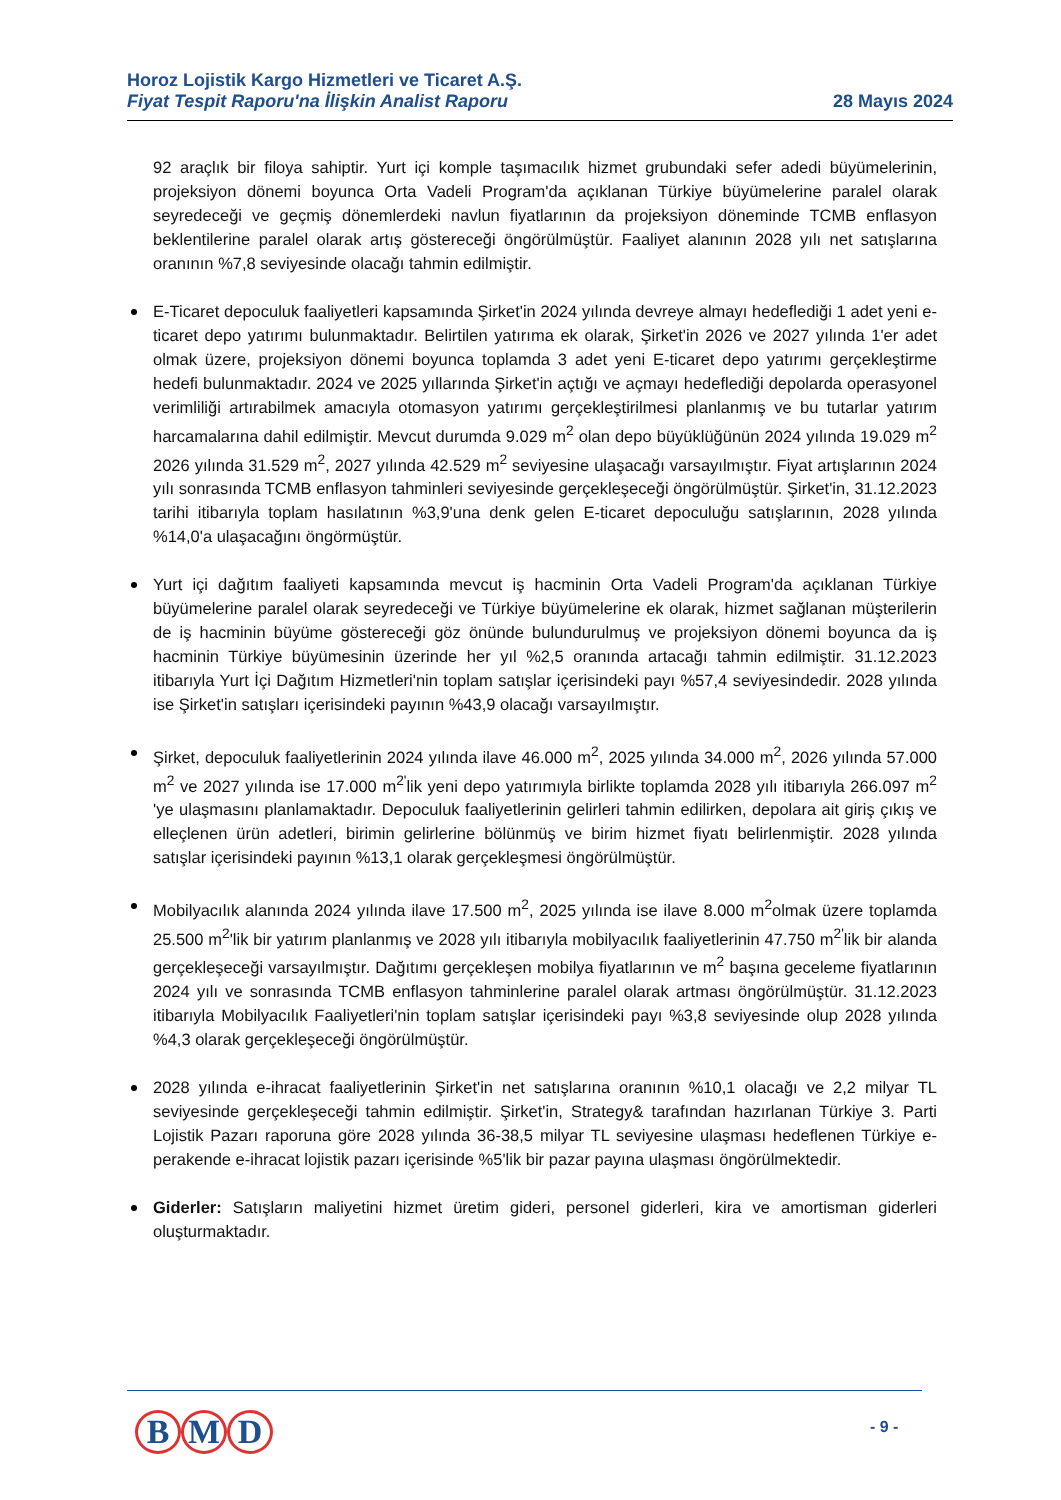Horoz Lojistik Kargo Hizmetleri ve Ticaret A.Ş.
Fiyat Tespit Raporu'na İlişkin Analist Raporu 28 Mayıs 2024
92 araçlık bir filoya sahiptir. Yurt içi komple taşımacılık hizmet grubundaki sefer adedi büyümelerinin, projeksiyon dönemi boyunca Orta Vadeli Program'da açıklanan Türkiye büyümelerine paralel olarak seyredeceği ve geçmiş dönemlerdeki navlun fiyatlarının da projeksiyon döneminde TCMB enflasyon beklentilerine paralel olarak artış göstereceği öngörülmüştür. Faaliyet alanının 2028 yılı net satışlarına oranının %7,8 seviyesinde olacağı tahmin edilmiştir.
E-Ticaret depoculuk faaliyetleri kapsamında Şirket'in 2024 yılında devreye almayı hedeflediği 1 adet yeni e-ticaret depo yatırımı bulunmaktadır. Belirtilen yatırıma ek olarak, Şirket'in 2026 ve 2027 yılında 1'er adet olmak üzere, projeksiyon dönemi boyunca toplamda 3 adet yeni E-ticaret depo yatırımı gerçekleştirme hedefi bulunmaktadır. 2024 ve 2025 yıllarında Şirket'in açtığı ve açmayı hedeflediği depolarda operasyonel verimliliği artırabilmek amacıyla otomasyon yatırımı gerçekleştirilmesi planlanmış ve bu tutarlar yatırım harcamalarına dahil edilmiştir. Mevcut durumda 9.029 m<sup>2</sup> olan depo büyüklüğünün 2024 yılında 19.029 m<sup>2</sup> 2026 yılında 31.529 m<sup>2</sup>, 2027 yılında 42.529 m<sup>2</sup> seviyesine ulaşacağı varsayılmıştır. Fiyat artışlarının 2024 yılı sonrasında TCMB enflasyon tahminleri seviyesinde gerçekleşeceği öngörülmüştür. Şirket'in, 31.12.2023 tarihi itibarıyla toplam hasılatının %3,9'una denk gelen E-ticaret depoculuğu satışlarının, 2028 yılında %14,0'a ulaşacağını öngörmüştür.
Yurt içi dağıtım faaliyeti kapsamında mevcut iş hacminin Orta Vadeli Program'da açıklanan Türkiye büyümelerine paralel olarak seyredeceği ve Türkiye büyümelerine ek olarak, hizmet sağlanan müşterilerin de iş hacminin büyüme göstereceği göz önünde bulundurulmuş ve projeksiyon dönemi boyunca da iş hacminin Türkiye büyümesinin üzerinde her yıl %2,5 oranında artacağı tahmin edilmiştir. 31.12.2023 itibarıyla Yurt İçi Dağıtım Hizmetleri'nin toplam satışlar içerisindeki payı %57,4 seviyesindedir. 2028 yılında ise Şirket'in satışları içerisindeki payının %43,9 olacağı varsayılmıştır.
Şirket, depoculuk faaliyetlerinin 2024 yılında ilave 46.000 m<sup>2</sup>, 2025 yılında 34.000 m<sup>2</sup>, 2026 yılında 57.000 m<sup>2</sup> ve 2027 yılında ise 17.000 m<sup>2'</sup>lik yeni depo yatırımıyla birlikte toplamda 2028 yılı itibarıyla 266.097 m<sup>2</sup> 'ye ulaşmasını planlamaktadır. Depoculuk faaliyetlerinin gelirleri tahmin edilirken, depolara ait giriş çıkış ve elleçlenen ürün adetleri, birimin gelirlerine bölünmüş ve birim hizmet fiyatı belirlenmiştir. 2028 yılında satışlar içerisindeki payının %13,1 olarak gerçekleşmesi öngörülmüştür.
Mobilyacılık alanında 2024 yılında ilave 17.500 m<sup>2</sup>, 2025 yılında ise ilave 8.000 m<sup>2</sup>olmak üzere toplamda 25.500 m<sup>2</sup>'lik bir yatırım planlanmış ve 2028 yılı itibarıyla mobilyacılık faaliyetlerinin 47.750 m<sup>2'</sup>lik bir alanda gerçekleşeceği varsayılmıştır. Dağıtımı gerçekleşen mobilya fiyatlarının ve m<sup>2</sup> başına geceleme fiyatlarının 2024 yılı ve sonrasında TCMB enflasyon tahminlerine paralel olarak artması öngörülmüştür. 31.12.2023 itibarıyla Mobilyacılık Faaliyetleri'nin toplam satışlar içerisindeki payı %3,8 seviyesinde olup 2028 yılında %4,3 olarak gerçekleşeceği öngörülmüştür.
2028 yılında e-ihracat faaliyetlerinin Şirket'in net satışlarına oranının %10,1 olacağı ve 2,2 milyar TL seviyesinde gerçekleşeceği tahmin edilmiştir. Şirket'in, Strategy& tarafından hazırlanan Türkiye 3. Parti Lojistik Pazarı raporuna göre 2028 yılında 36-38,5 milyar TL seviyesine ulaşması hedeflenen Türkiye e-perakende e-ihracat lojistik pazarı içerisinde %5'lik bir pazar payına ulaşması öngörülmektedir.
Giderler: Satışların maliyetini hizmet üretim gideri, personel giderleri, kira ve amortisman giderleri oluşturmaktadır.
B M D - 9 -